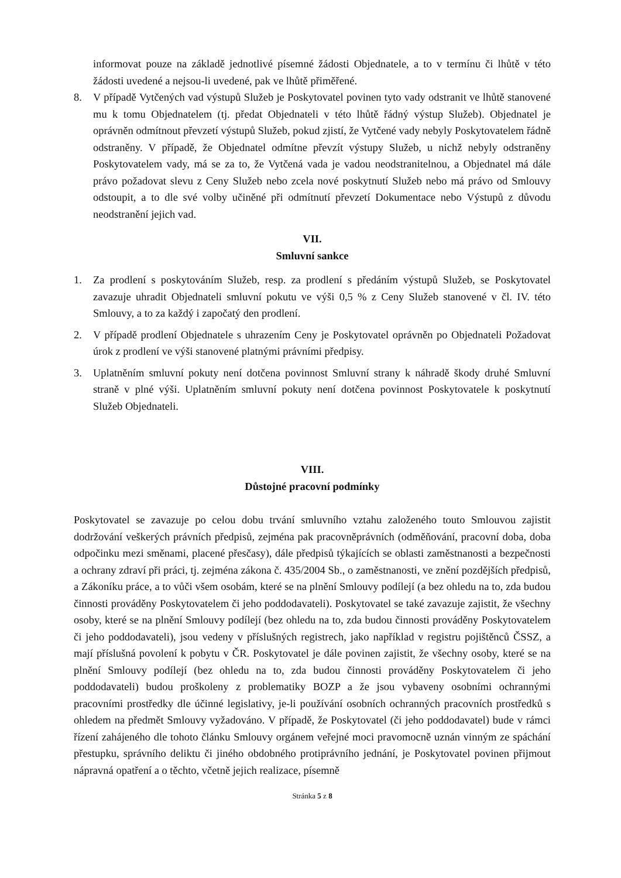informovat pouze na základě jednotlivé písemné žádosti Objednatele, a to v termínu či lhůtě v této žádosti uvedené a nejsou-li uvedené, pak ve lhůtě přiměřené.
8. V případě Vytčených vad výstupů Služeb je Poskytovatel povinen tyto vady odstranit ve lhůtě stanovené mu k tomu Objednatelem (tj. předat Objednateli v této lhůtě řádný výstup Služeb). Objednatel je oprávněn odmítnout převzetí výstupů Služeb, pokud zjistí, že Vytčené vady nebyly Poskytovatelem řádně odstraněny. V případě, že Objednatel odmítne převzít výstupy Služeb, u nichž nebyly odstraněny Poskytovatelem vady, má se za to, že Vytčená vada je vadou neodstranitelnou, a Objednatel má dále právo požadovat slevu z Ceny Služeb nebo zcela nové poskytnutí Služeb nebo má právo od Smlouvy odstoupit, a to dle své volby učiněné při odmítnutí převzetí Dokumentace nebo Výstupů z důvodu neodstranění jejich vad.
VII.
Smluvní sankce
1. Za prodlení s poskytováním Služeb, resp. za prodlení s předáním výstupů Služeb, se Poskytovatel zavazuje uhradit Objednateli smluvní pokutu ve výši 0,5 % z Ceny Služeb stanovené v čl. IV. této Smlouvy, a to za každý i započatý den prodlení.
2. V případě prodlení Objednatele s uhrazením Ceny je Poskytovatel oprávněn po Objednateli Požadovat úrok z prodlení ve výši stanovené platnými právními předpisy.
3. Uplatněním smluvní pokuty není dotčena povinnost Smluvní strany k náhradě škody druhé Smluvní straně v plné výši. Uplatněním smluvní pokuty není dotčena povinnost Poskytovatele k poskytnutí Služeb Objednateli.
VIII.
Důstojné pracovní podmínky
Poskytovatel se zavazuje po celou dobu trvání smluvního vztahu založeného touto Smlouvou zajistit dodržování veškerých právních předpisů, zejména pak pracovněprávních (odměňování, pracovní doba, doba odpočinku mezi směnami, placené přesčasy), dále předpisů týkajících se oblasti zaměstnanosti a bezpečnosti a ochrany zdraví při práci, tj. zejména zákona č. 435/2004 Sb., o zaměstnanosti, ve znění pozdějších předpisů, a Zákoníku práce, a to vůči všem osobám, které se na plnění Smlouvy podílejí (a bez ohledu na to, zda budou činnosti prováděny Poskytovatelem či jeho poddodavateli). Poskytovatel se také zavazuje zajistit, že všechny osoby, které se na plnění Smlouvy podílejí (bez ohledu na to, zda budou činnosti prováděny Poskytovatelem či jeho poddodavateli), jsou vedeny v příslušných registrech, jako například v registru pojištěnců ČSSZ, a mají příslušná povolení k pobytu v ČR. Poskytovatel je dále povinen zajistit, že všechny osoby, které se na plnění Smlouvy podílejí (bez ohledu na to, zda budou činnosti prováděny Poskytovatelem či jeho poddodavateli) budou proškoleny z problematiky BOZP a že jsou vybaveny osobními ochrannými pracovními prostředky dle účinné legislativy, je-li používání osobních ochranných pracovních prostředků s ohledem na předmět Smlouvy vyžadováno. V případě, že Poskytovatel (či jeho poddodavatel) bude v rámci řízení zahájeného dle tohoto článku Smlouvy orgánem veřejné moci pravomocně uznán vinným ze spáchání přestupku, správního deliktu či jiného obdobného protiprávního jednání, je Poskytovatel povinen přijmout nápravná opatření a o těchto, včetně jejich realizace, písemně
Stránka 5 z 8